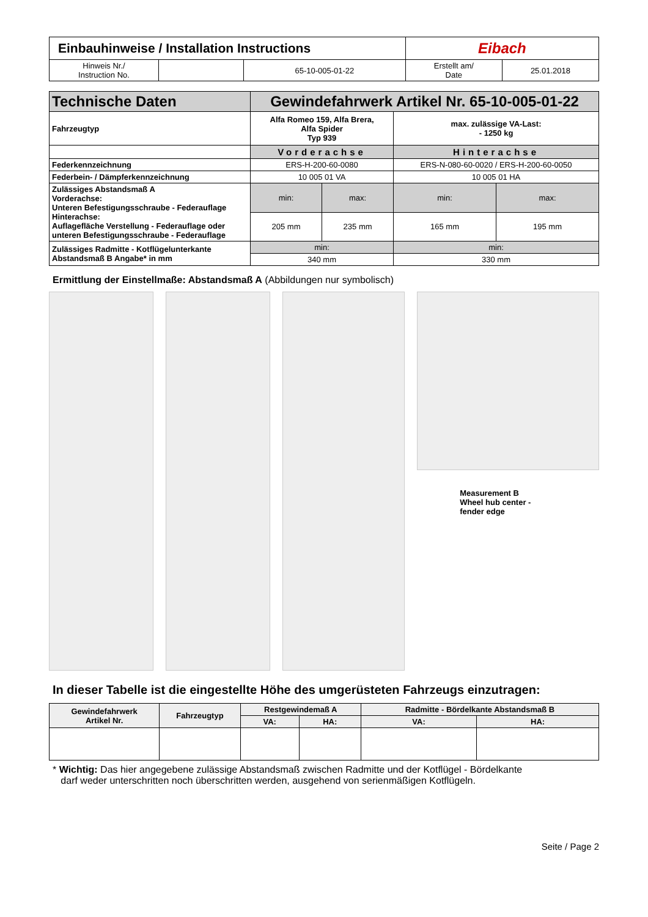| Einbauhinweise / Installation Instructions | | | Eibach | |
| Hinweis Nr./ Instruction No. | | 65-10-005-01-22 | Erstellt am/ Date | 25.01.2018 |
| Technische Daten | Gewindefahrwerk Artikel Nr. 65-10-005-01-22 | | | |
| --- | --- | --- | --- | --- |
| Fahrzeugtyp | Alfa Romeo 159, Alfa Brera, Alfa Spider Typ 939 | | max. zulässige VA-Last: - 1250 kg | |
| | Vorderachse | | Hinterachse | |
| Federkennzeichnung | ERS-H-200-60-0080 | | ERS-N-080-60-0020 / ERS-H-200-60-0050 | |
| Federbein- / Dämpferkennzeichnung | 10 005 01 VA | | 10 005 01 HA | |
| Zulässiges Abstandsmaß A Vorderachse: Unteren Befestigungsschraube - Federauflage Hinterachse: Auflagefläche Verstellung - Federauflage oder unteren Befestigungsschraube - Federauflage | min: | max: | min: | max: |
| | 205 mm | 235 mm | 165 mm | 195 mm |
| Zulässiges Radmitte - Kotflügelunterkante Abstandsmaß B Angabe* in mm | min: | | min: | |
| | 340 mm | | 330 mm | |
Ermittlung der Einstellmaße: Abstandsmaß A (Abbildungen nur symbolisch)
Measurement B
Wheel hub center - fender edge
In dieser Tabelle ist die eingestellte Höhe des umgerüsteten Fahrzeugs einzutragen:
| Gewindefahrwerk Artikel Nr. | Fahrzeugtyp | Restgewindemaß A | | Radmitte - Bördelkante Abstandsmaß B | |
| --- | --- | --- | --- | --- | --- |
| | | VA: | HA: | VA: | HA: |
* Wichtig: Das hier angegebene zulässige Abstandsmaß zwischen Radmitte und der Kotflügel - Bördelkante
darf weder unterschritten noch überschritten werden, ausgehend von serienmäßigen Kotflügeln.
Seite / Page 2